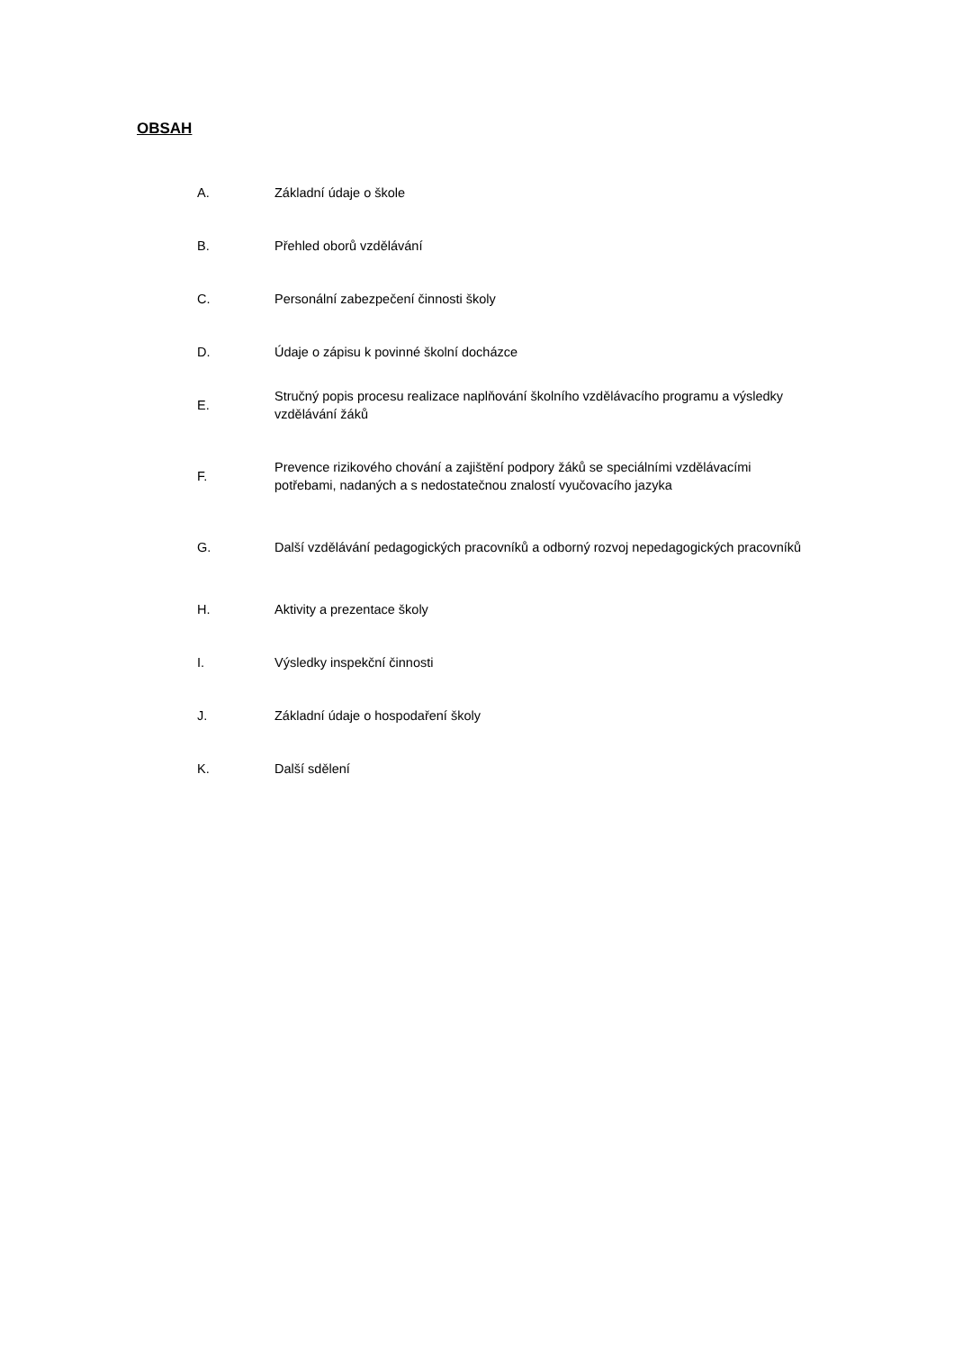OBSAH
A. Základní údaje o škole
B. Přehled oborů vzdělávání
C.
Personální zabezpečení činnosti školy
D.
Údaje o zápisu k povinné školní docházce
E.
Stručný popis procesu realizace naplňování školního vzdělávacího programu a výsledky vzdělávání žáků
F.
Prevence rizikového chování a zajištění podpory žáků se speciálními vzdělávacími potřebami, nadaných a s nedostatečnou znalostí vyučovacího jazyka
G.
Další vzdělávání pedagogických pracovníků a odborný rozvoj nepedagogických pracovníků
H. Aktivity a prezentace školy
I. Výsledky inspekční činnosti
J.
Základní údaje o hospodaření školy
K. Další sdělení